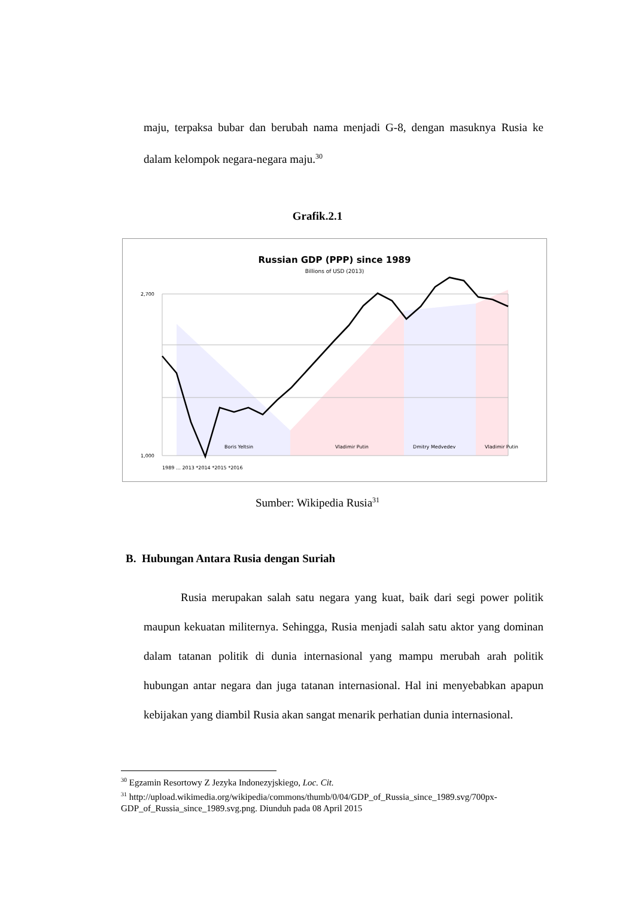maju, terpaksa bubar dan berubah nama menjadi G-8, dengan masuknya Rusia ke dalam kelompok negara-negara maju.<sup>30</sup>
Grafik.2.1
Russian GDP (PPP) since 1989
Billions of USD (2013)
2,700
1,000
Boris Yeltsin
Vladimir Putin
Dmitry Medvedev
Vladimir Putin
1989 … 2013 *2014 *2015 *2016
Sumber: Wikipedia Rusia<sup>31</sup>
B. Hubungan Antara Rusia dengan Suriah
Rusia merupakan salah satu negara yang kuat, baik dari segi power politik maupun kekuatan militernya. Sehingga, Rusia menjadi salah satu aktor yang dominan dalam tatanan politik di dunia internasional yang mampu merubah arah politik hubungan antar negara dan juga tatanan internasional. Hal ini menyebabkan apapun kebijakan yang diambil Rusia akan sangat menarik perhatian dunia internasional.
<sup>30</sup> Egzamin Resortowy Z Jezyka Indonezyjskiego, Loc. Cit.
<sup>31</sup> http://upload.wikimedia.org/wikipedia/commons/thumb/0/04/GDP_of_Russia_since_1989.svg/700px-GDP_of_Russia_since_1989.svg.png. Diunduh pada 08 April 2015